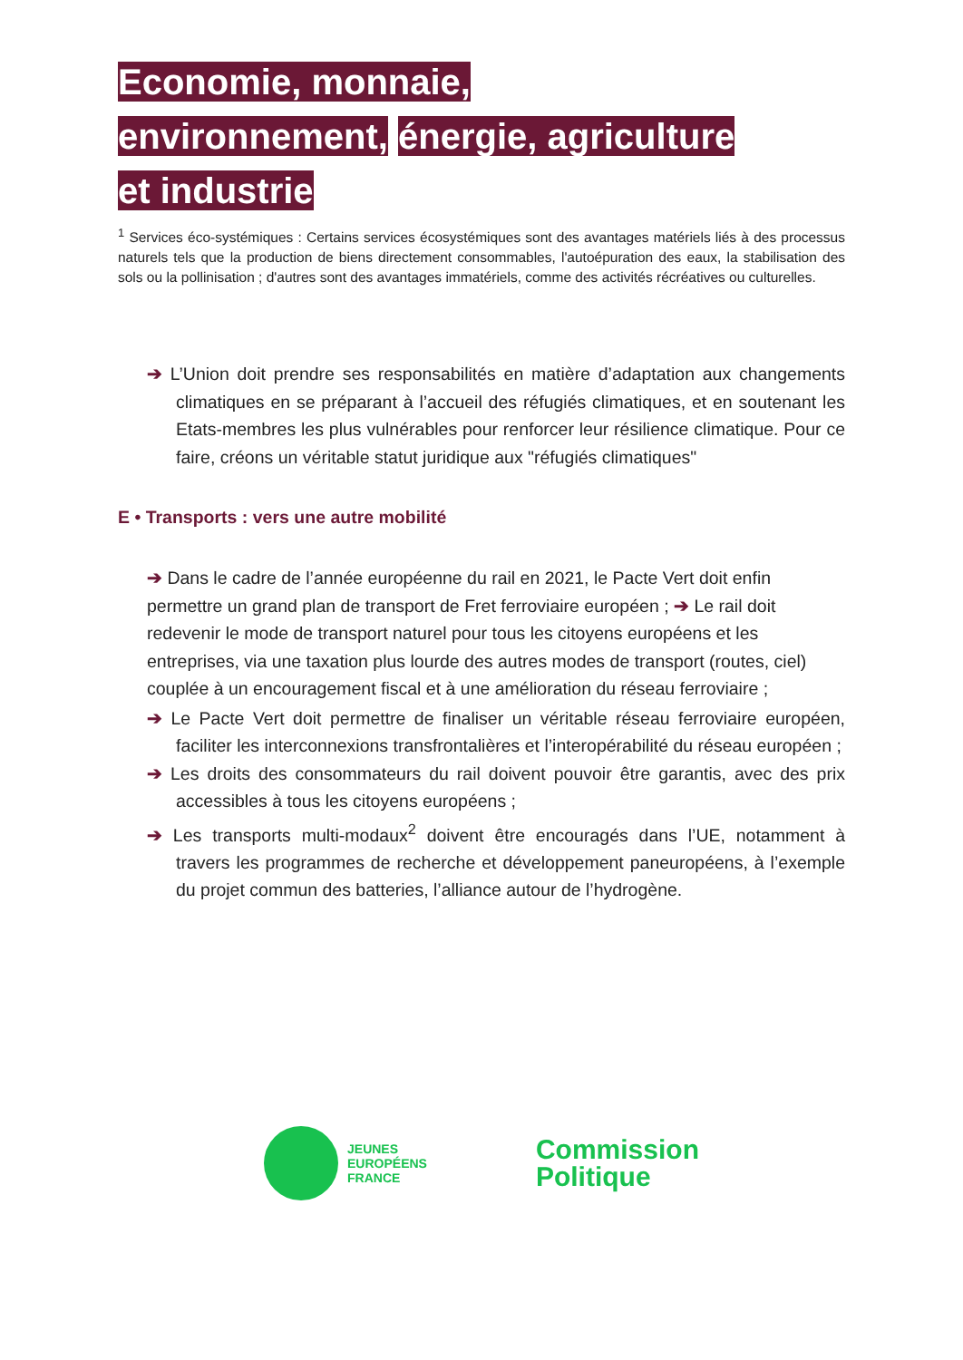Economie, monnaie,
environnement, énergie, agriculture
et industrie
<sup>1</sup> Services éco-systémiques : Certains services écosystémiques sont des avantages matériels liés à des processus naturels tels que la production de biens directement consommables, l'autoépuration des eaux, la stabilisation des sols ou la pollinisation ; d'autres sont des avantages immatériels, comme des activités récréatives ou culturelles.
➔ L’Union doit prendre ses responsabilités en matière d’adaptation aux changements climatiques en se préparant à l’accueil des réfugiés climatiques, et en soutenant les Etats-membres les plus vulnérables pour renforcer leur résilience climatique. Pour ce faire, créons un véritable statut juridique aux "réfugiés climatiques"
E • Transports : vers une autre mobilité
➔ Dans le cadre de l’année européenne du rail en 2021, le Pacte Vert doit enfin permettre un grand plan de transport de Fret ferroviaire européen ; ➔ Le rail doit redevenir le mode de transport naturel pour tous les citoyens européens et les entreprises, via une taxation plus lourde des autres modes de transport (routes, ciel) couplée à un encouragement fiscal et à une amélioration du réseau ferroviaire ;
➔ Le Pacte Vert doit permettre de finaliser un véritable réseau ferroviaire européen, faciliter les interconnexions transfrontalières et l’interopérabilité du réseau européen ;
➔ Les droits des consommateurs du rail doivent pouvoir être garantis, avec des prix accessibles à tous les citoyens européens ;
➔ Les transports multi-modaux<sup>2</sup> doivent être encouragés dans l’UE, notamment à travers les programmes de recherche et développement paneuropéens, à l’exemple du projet commun des batteries, l’alliance autour de l’hydrogène.
JEUNES
EUROPÉENS
FRANCE
Commission
Politique